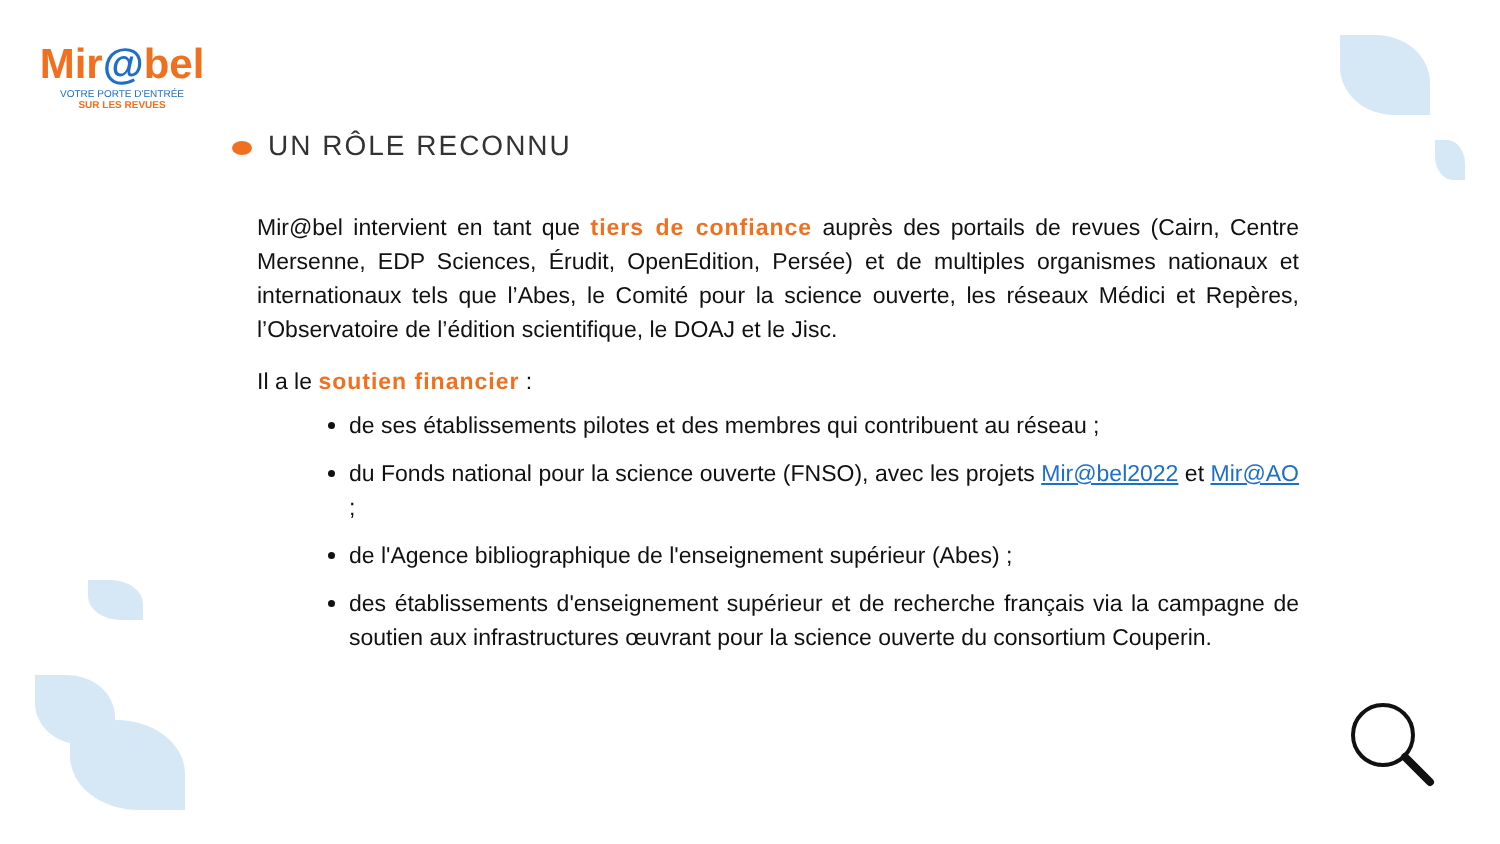Mir@bel
VOTRE PORTE D'ENTRÉE
SUR LES REVUES
UN RÔLE RECONNU
Mir@bel intervient en tant que tiers de confiance auprès des portails de revues (Cairn, Centre Mersenne, EDP Sciences, Érudit, OpenEdition, Persée) et de multiples organismes nationaux et internationaux tels que l’Abes, le Comité pour la science ouverte, les réseaux Médici et Repères, l’Observatoire de l’édition scientifique, le DOAJ et le Jisc.
Il a le soutien financier :
de ses établissements pilotes et des membres qui contribuent au réseau ;
du Fonds national pour la science ouverte (FNSO), avec les projets Mir@bel2022 et Mir@AO ;
de l'Agence bibliographique de l'enseignement supérieur (Abes) ;
des établissements d'enseignement supérieur et de recherche français via la campagne de soutien aux infrastructures œuvrant pour la science ouverte du consortium Couperin.